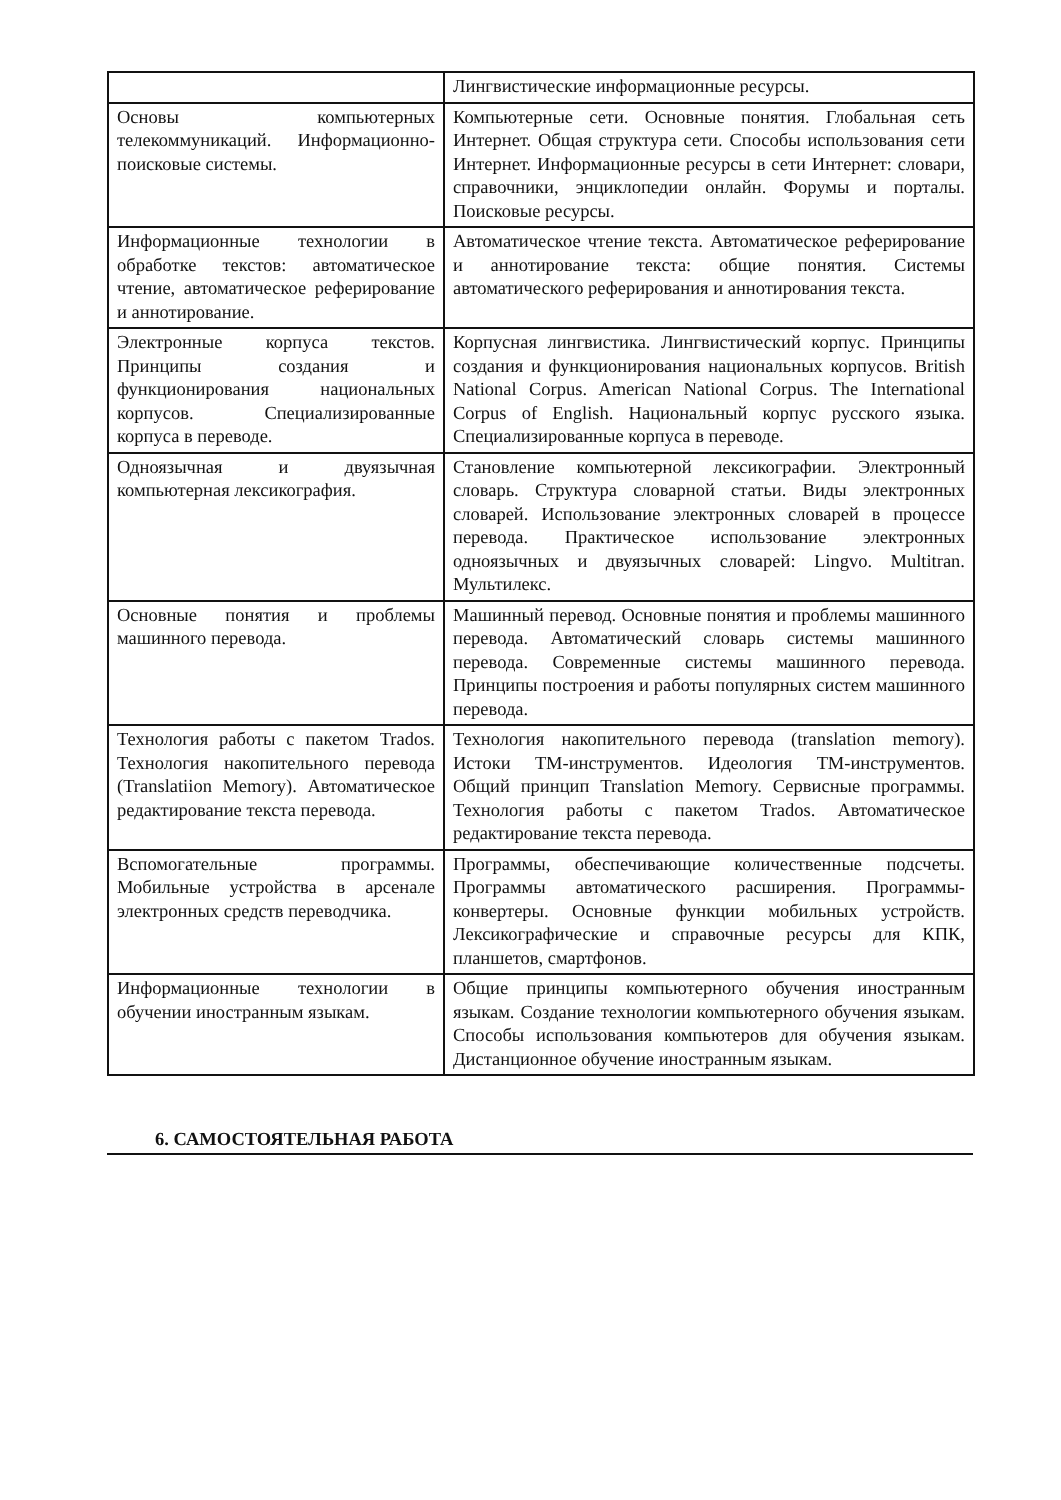| | Лингвистические информационные ресурсы. |
| Основы компьютерных телекоммуникаций. Информационно- поисковые системы. | Компьютерные сети. Основные понятия. Глобальная сеть Интернет. Общая структура сети. Способы использования сети Интернет. Информационные ресурсы в сети Интернет: словари, справочники, энциклопедии онлайн. Форумы и порталы. Поисковые ресурсы. |
| Информационные технологии в обработке текстов: автоматическое чтение, автоматическое реферирование и аннотирование. | Автоматическое чтение текста. Автоматическое реферирование и аннотирование текста: общие понятия. Системы автоматического реферирования и аннотирования текста. |
| Электронные корпуса текстов. Принципы создания и функционирования национальных корпусов. Специализированные корпуса в переводе. | Корпусная лингвистика. Лингвистический корпус. Принципы создания и функционирования национальных корпусов. British National Corpus. American National Corpus. The International Corpus of English. Национальный корпус русского языка. Специализированные корпуса в переводе. |
| Одноязычная и двуязычная компьютерная лексикография. | Становление компьютерной лексикографии. Электронный словарь. Структура словарной статьи. Виды электронных словарей. Использование электронных словарей в процессе перевода. Практическое использование электронных одноязычных и двуязычных словарей: Lingvo. Multitran. Мультилекс. |
| Основные понятия и проблемы машинного перевода. | Машинный перевод. Основные понятия и проблемы машинного перевода. Автоматический словарь системы машинного перевода. Современные системы машинного перевода. Принципы построения и работы популярных систем машинного перевода. |
| Технология работы с пакетом Trados. Технология накопительного перевода (Translatiion Memory). Автоматическое редактирование текста перевода. | Технология накопительного перевода (translation memory). Истоки ТМ-инструментов. Идеология ТМ-инструментов. Общий принцип Translation Memory. Сервисные программы. Технология работы с пакетом Trados. Автоматическое редактирование текста перевода. |
| Вспомогательные программы. Мобильные устройства в арсенале электронных средств переводчика. | Программы, обеспечивающие количественные подсчеты. Программы автоматического расширения. Программы- конвертеры. Основные функции мобильных устройств. Лексикографические и справочные ресурсы для КПК, планшетов, смартфонов. |
| Информационные технологии в обучении иностранным языкам. | Общие принципы компьютерного обучения иностранным языкам. Создание технологии компьютерного обучения языкам. Способы использования компьютеров для обучения языкам. Дистанционное обучение иностранным языкам. |
6. САМОСТОЯТЕЛЬНАЯ РАБОТА